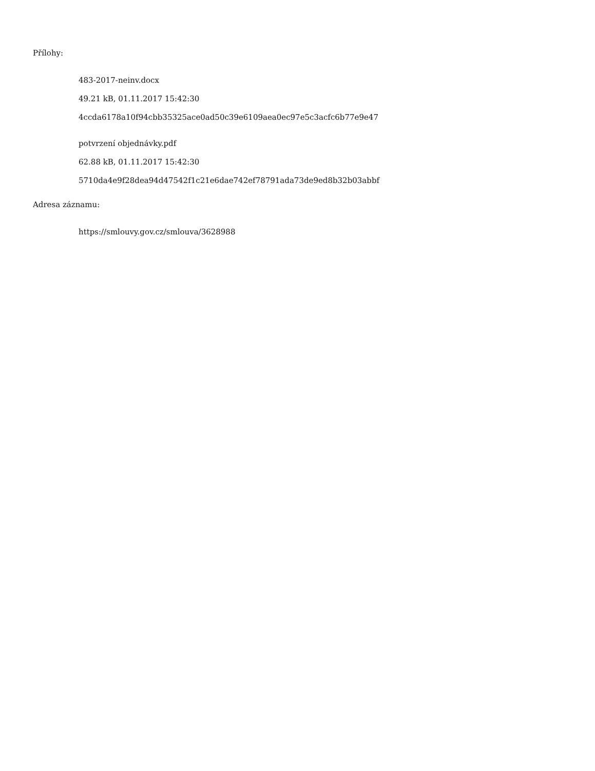Přílohy:
483-2017-neinv.docx
49.21 kB, 01.11.2017 15:42:30
4ccda6178a10f94cbb35325ace0ad50c39e6109aea0ec97e5c3acfc6b77e9e47
potvrzení objednávky.pdf
62.88 kB, 01.11.2017 15:42:30
5710da4e9f28dea94d47542f1c21e6dae742ef78791ada73de9ed8b32b03abbf
Adresa záznamu:
https://smlouvy.gov.cz/smlouva/3628988